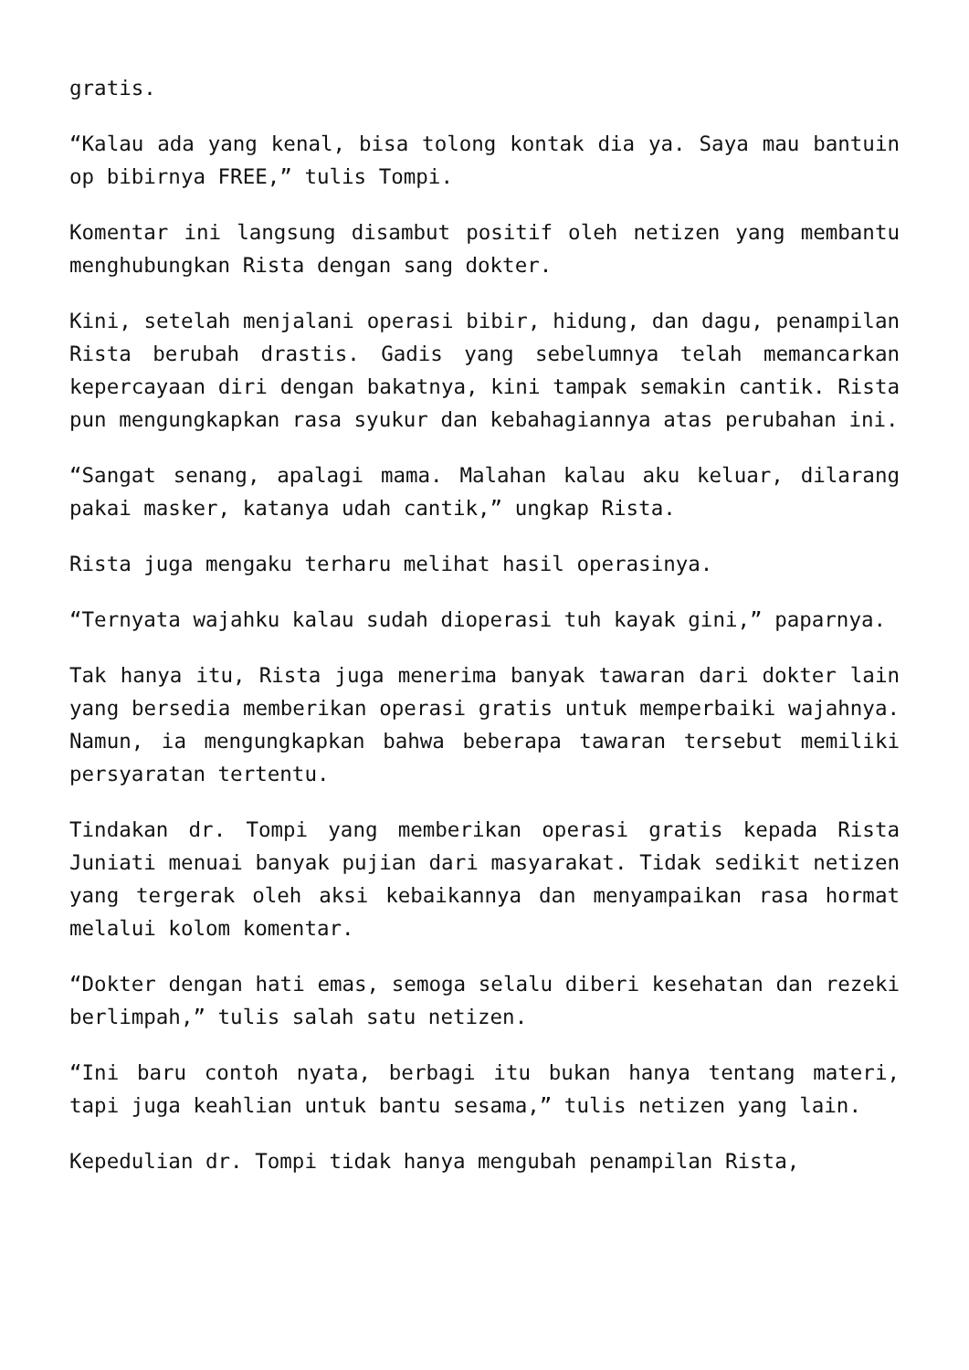gratis.
“Kalau ada yang kenal, bisa tolong kontak dia ya. Saya mau bantuin op bibirnya FREE,” tulis Tompi.
Komentar ini langsung disambut positif oleh netizen yang membantu menghubungkan Rista dengan sang dokter.
Kini, setelah menjalani operasi bibir, hidung, dan dagu, penampilan Rista berubah drastis. Gadis yang sebelumnya telah memancarkan kepercayaan diri dengan bakatnya, kini tampak semakin cantik. Rista pun mengungkapkan rasa syukur dan kebahagiannya atas perubahan ini.
“Sangat senang, apalagi mama. Malahan kalau aku keluar, dilarang pakai masker, katanya udah cantik,” ungkap Rista.
Rista juga mengaku terharu melihat hasil operasinya.
“Ternyata wajahku kalau sudah dioperasi tuh kayak gini,” paparnya.
Tak hanya itu, Rista juga menerima banyak tawaran dari dokter lain yang bersedia memberikan operasi gratis untuk memperbaiki wajahnya. Namun, ia mengungkapkan bahwa beberapa tawaran tersebut memiliki persyaratan tertentu.
Tindakan dr. Tompi yang memberikan operasi gratis kepada Rista Juniati menuai banyak pujian dari masyarakat. Tidak sedikit netizen yang tergerak oleh aksi kebaikannya dan menyampaikan rasa hormat melalui kolom komentar.
“Dokter dengan hati emas, semoga selalu diberi kesehatan dan rezeki berlimpah,” tulis salah satu netizen.
“Ini baru contoh nyata, berbagi itu bukan hanya tentang materi, tapi juga keahlian untuk bantu sesama,” tulis netizen yang lain.
Kepedulian dr. Tompi tidak hanya mengubah penampilan Rista,